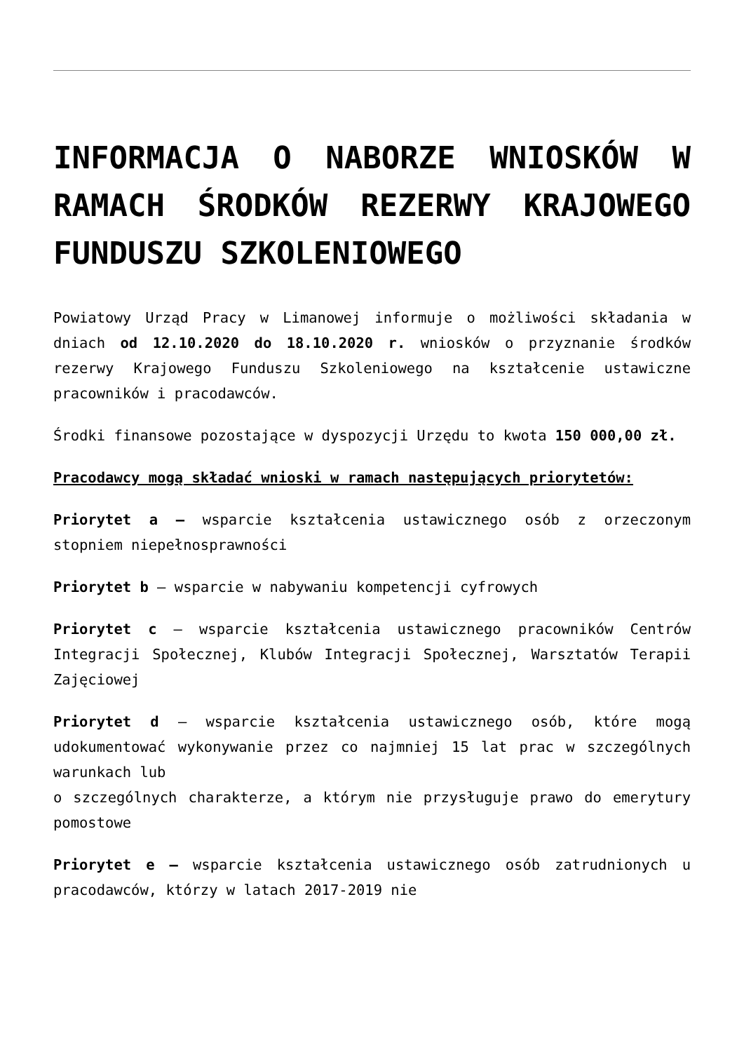INFORMACJA O NABORZE WNIOSKÓW W RAMACH ŚRODKÓW REZERWY KRAJOWEGO FUNDUSZU SZKOLENIOWEGO
Powiatowy Urząd Pracy w Limanowej informuje o możliwości składania w dniach od 12.10.2020 do 18.10.2020 r. wniosków o przyznanie środków rezerwy Krajowego Funduszu Szkoleniowego na kształcenie ustawiczne pracowników i pracodawców.
Środki finansowe pozostające w dyspozycji Urzędu to kwota 150 000,00 zł.
Pracodawcy mogą składać wnioski w ramach następujących priorytetów:
Priorytet a – wsparcie kształcenia ustawicznego osób z orzeczonym stopniem niepełnosprawności
Priorytet b – wsparcie w nabywaniu kompetencji cyfrowych
Priorytet c – wsparcie kształcenia ustawicznego pracowników Centrów Integracji Społecznej, Klubów Integracji Społecznej, Warsztatów Terapii Zajęciowej
Priorytet d – wsparcie kształcenia ustawicznego osób, które mogą udokumentować wykonywanie przez co najmniej 15 lat prac w szczególnych warunkach lub
o szczególnych charakterze, a którym nie przysługuje prawo do emerytury pomostowe
Priorytet e – wsparcie kształcenia ustawicznego osób zatrudnionych u pracodawców, którzy w latach 2017-2019 nie